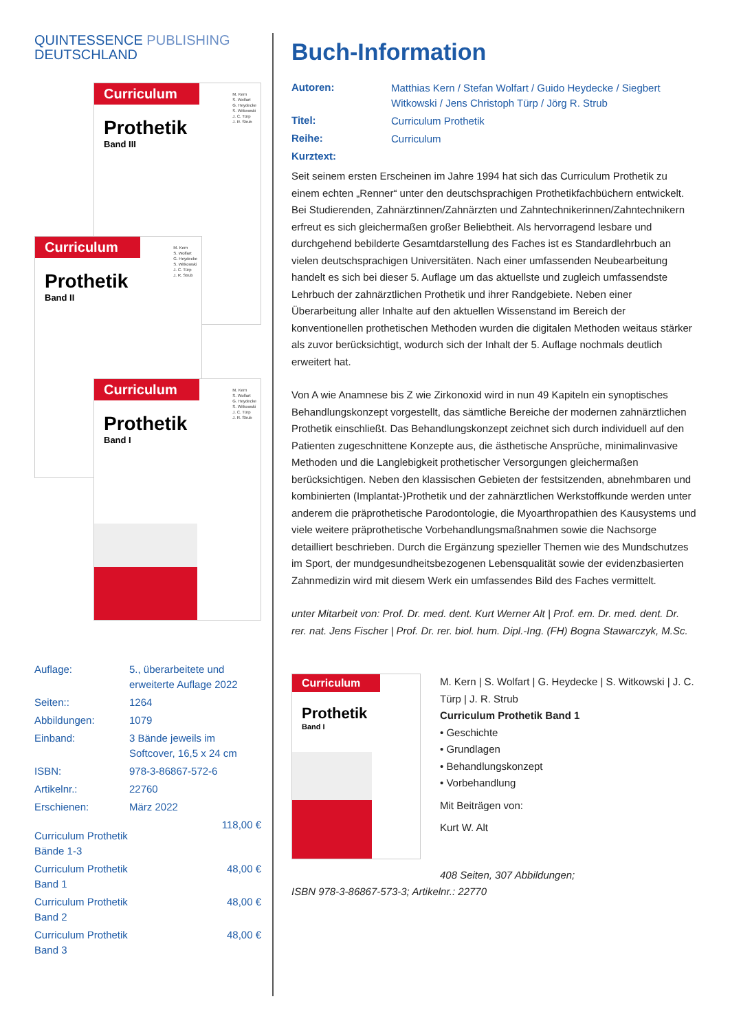QUINTESSENCE PUBLISHING
DEUTSCHLAND
Curriculum
Prothetik
Band III
M. Kern
S. Wolfart
G. Heydecke
S. Witkowski
J. C. Türp
J. R. Strub
Curriculum
Prothetik
Band II
M. Kern
S. Wolfart
G. Heydecke
S. Witkowski
J. C. Türp
J. R. Strub
Curriculum
Prothetik
Band I
M. Kern
S. Wolfart
G. Heydecke
S. Witkowski
J. C. Türp
J. R. Strub
| Auflage: | 5., überarbeitete und erweiterte Auflage 2022 | |
| Seiten:: | 1264 | |
| Abbildungen: | 1079 | |
| Einband: | 3 Bände jeweils im Softcover, 16,5 x 24 cm | |
| ISBN: | 978-3-86867-572-6 | |
| Artikelnr.: | 22760 | |
| Erschienen: | März 2022 | |
| Curriculum Prothetik Bände 1-3 | | 118,00 € |
| Curriculum Prothetik Band 1 | | 48,00 € |
| Curriculum Prothetik Band 2 | | 48,00 € |
| Curriculum Prothetik Band 3 | | 48,00 € |
Buch-Information
| Autoren: | Matthias Kern / Stefan Wolfart / Guido Heydecke / Siegbert Witkowski / Jens Christoph Türp / Jörg R. Strub |
| Titel: | Curriculum Prothetik |
| Reihe: | Curriculum |
| Kurztext: | |
Seit seinem ersten Erscheinen im Jahre 1994 hat sich das Curriculum Prothetik zu einem echten „Renner“ unter den deutschsprachigen Prothetikfachbüchern entwickelt. Bei Studierenden, Zahnärztinnen/Zahnärzten und Zahntechnikerinnen/Zahntechnikern erfreut es sich gleichermaßen großer Beliebtheit. Als hervorragend lesbare und durchgehend bebilderte Gesamtdarstellung des Faches ist es Standardlehrbuch an vielen deutschsprachigen Universitäten. Nach einer umfassenden Neubearbeitung handelt es sich bei dieser 5. Auflage um das aktuellste und zugleich umfassendste Lehrbuch der zahnärztlichen Prothetik und ihrer Randgebiete. Neben einer Überarbeitung aller Inhalte auf den aktuellen Wissenstand im Bereich der konventionellen prothetischen Methoden wurden die digitalen Methoden weitaus stärker als zuvor berücksichtigt, wodurch sich der Inhalt der 5. Auflage nochmals deutlich erweitert hat.
Von A wie Anamnese bis Z wie Zirkonoxid wird in nun 49 Kapiteln ein synoptisches Behandlungskonzept vorgestellt, das sämtliche Bereiche der modernen zahnärztlichen Prothetik einschließt. Das Behandlungskonzept zeichnet sich durch individuell auf den Patienten zugeschnittene Konzepte aus, die ästhetische Ansprüche, minimalinvasive Methoden und die Langlebigkeit prothetischer Versorgungen gleichermaßen berücksichtigen. Neben den klassischen Gebieten der festsitzenden, abnehmbaren und kombinierten (Implantat-)Prothetik und der zahnärztlichen Werkstoffkunde werden unter anderem die präprothetische Parodontologie, die Myoarthropathien des Kausystems und viele weitere präprothetische Vorbehandlungsmaßnahmen sowie die Nachsorge detailliert beschrieben. Durch die Ergänzung spezieller Themen wie des Mundschutzes im Sport, der mundgesundheitsbezogenen Lebensqualität sowie der evidenzbasierten Zahnmedizin wird mit diesem Werk ein umfassendes Bild des Faches vermittelt.
unter Mitarbeit von: Prof. Dr. med. dent. Kurt Werner Alt | Prof. em. Dr. med. dent. Dr. rer. nat. Jens Fischer | Prof. Dr. rer. biol. hum. Dipl.-Ing. (FH) Bogna Stawarczyk, M.Sc.
Curriculum
Prothetik
Band I
M. Kern | S. Wolfart | G. Heydecke | S. Witkowski | J. C. Türp | J. R. Strub
Curriculum Prothetik Band 1
• Geschichte
• Grundlagen
• Behandlungskonzept
• Vorbehandlung
Mit Beiträgen von:
Kurt W. Alt
408 Seiten, 307 Abbildungen;
ISBN 978-3-86867-573-3; Artikelnr.: 22770